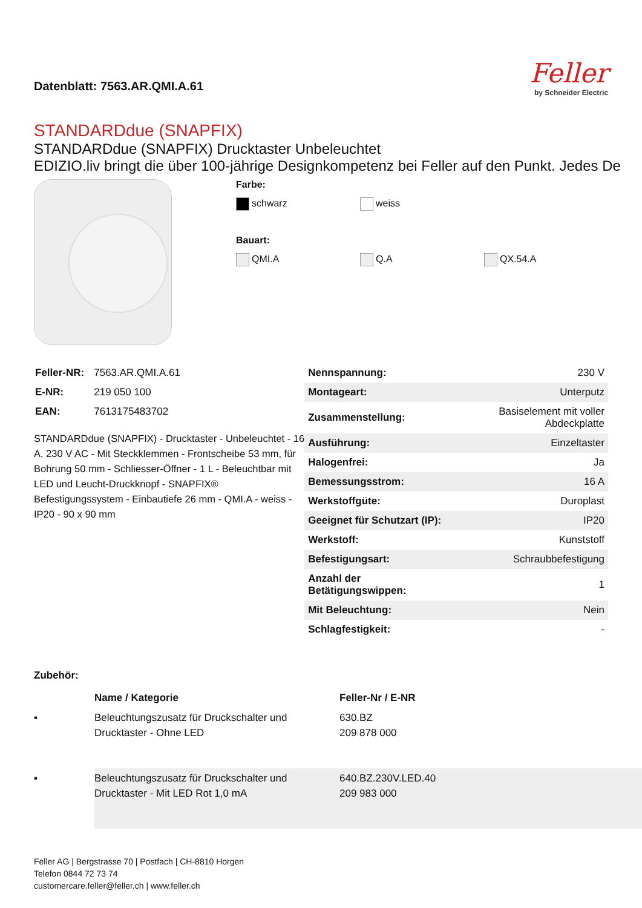Datenblatt: 7563.AR.QMI.A.61
Feller
by Schneider Electric
STANDARDdue (SNAPFIX)
STANDARDdue (SNAPFIX) Drucktaster Unbeleuchtet
EDIZIO.liv bringt die über 100-jährige Designkompetenz bei Feller auf den Punkt. Jedes De
Farbe:
schwarz weiss
Bauart:
QMI.A Q.A QX.54.A
| Feller-NR: | 7563.AR.QMI.A.61 |
| E-NR: | 219 050 100 |
| EAN: | 7613175483702 |
STANDARDdue (SNAPFIX) - Drucktaster - Unbeleuchtet - 16 A, 230 V AC - Mit Steckklemmen - Frontscheibe 53 mm, für Bohrung 50 mm - Schliesser-Öffner - 1 L - Beleuchtbar mit LED und Leucht-Druckknopf - SNAPFIX® Befestigungssystem - Einbautiefe 26 mm - QMI.A - weiss - IP20 - 90 x 90 mm
| Nennspannung: | 230 V |
| Montageart: | Unterputz |
| Zusammenstellung: | Basiselement mit voller Abdeckplatte |
| Ausführung: | Einzeltaster |
| Halogenfrei: | Ja |
| Bemessungsstrom: | 16 A |
| Werkstoffgüte: | Duroplast |
| Geeignet für Schutzart (IP): | IP20 |
| Werkstoff: | Kunststoff |
| Befestigungsart: | Schraubbefestigung |
| Anzahl der Betätigungswippen: | 1 |
| Mit Beleuchtung: | Nein |
| Schlagfestigkeit: | - |
Zubehör:
| | Name / Kategorie | Feller-Nr / E-NR |
| --- | --- | --- |
| ▪ | Beleuchtungszusatz für Druckschalter und Drucktaster - Ohne LED | 630.BZ 209 878 000 |
| ▪ | Beleuchtungszusatz für Druckschalter und Drucktaster - Mit LED Rot 1,0 mA | 640.BZ.230V.LED.40 209 983 000 |
Feller AG | Bergstrasse 70 | Postfach | CH-8810 Horgen
Telefon 0844 72 73 74
customercare.feller@feller.ch | www.feller.ch